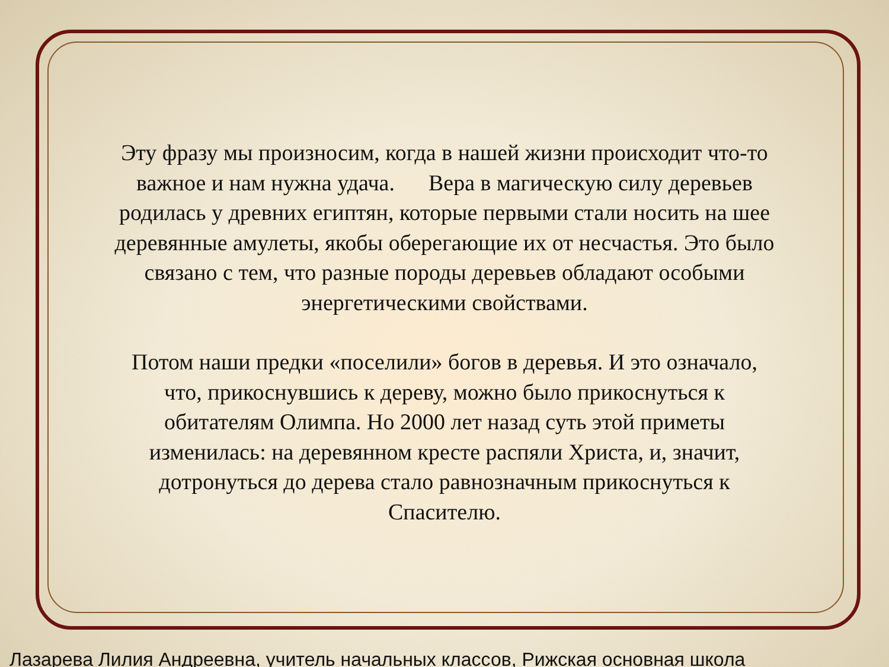Эту фразу мы произносим, когда в нашей жизни происходит что-то важное и нам нужна удача. Вера в магическую силу деревьев родилась у древних египтян, которые первыми стали носить на шее деревянные амулеты, якобы оберегающие их от несчастья. Это было связано с тем, что разные породы деревьев обладают особыми энергетическими свойствами.
Потом наши предки «поселили» богов в деревья. И это означало, что, прикоснувшись к дереву, можно было прикоснуться к обитателям Олимпа. Но 2000 лет назад суть этой приметы изменилась: на деревянном кресте распяли Христа, и, значит, дотронуться до дерева стало равнозначным прикоснуться к Спасителю.
Лазарева Лилия Андреевна, учитель начальных классов, Рижская основная школа